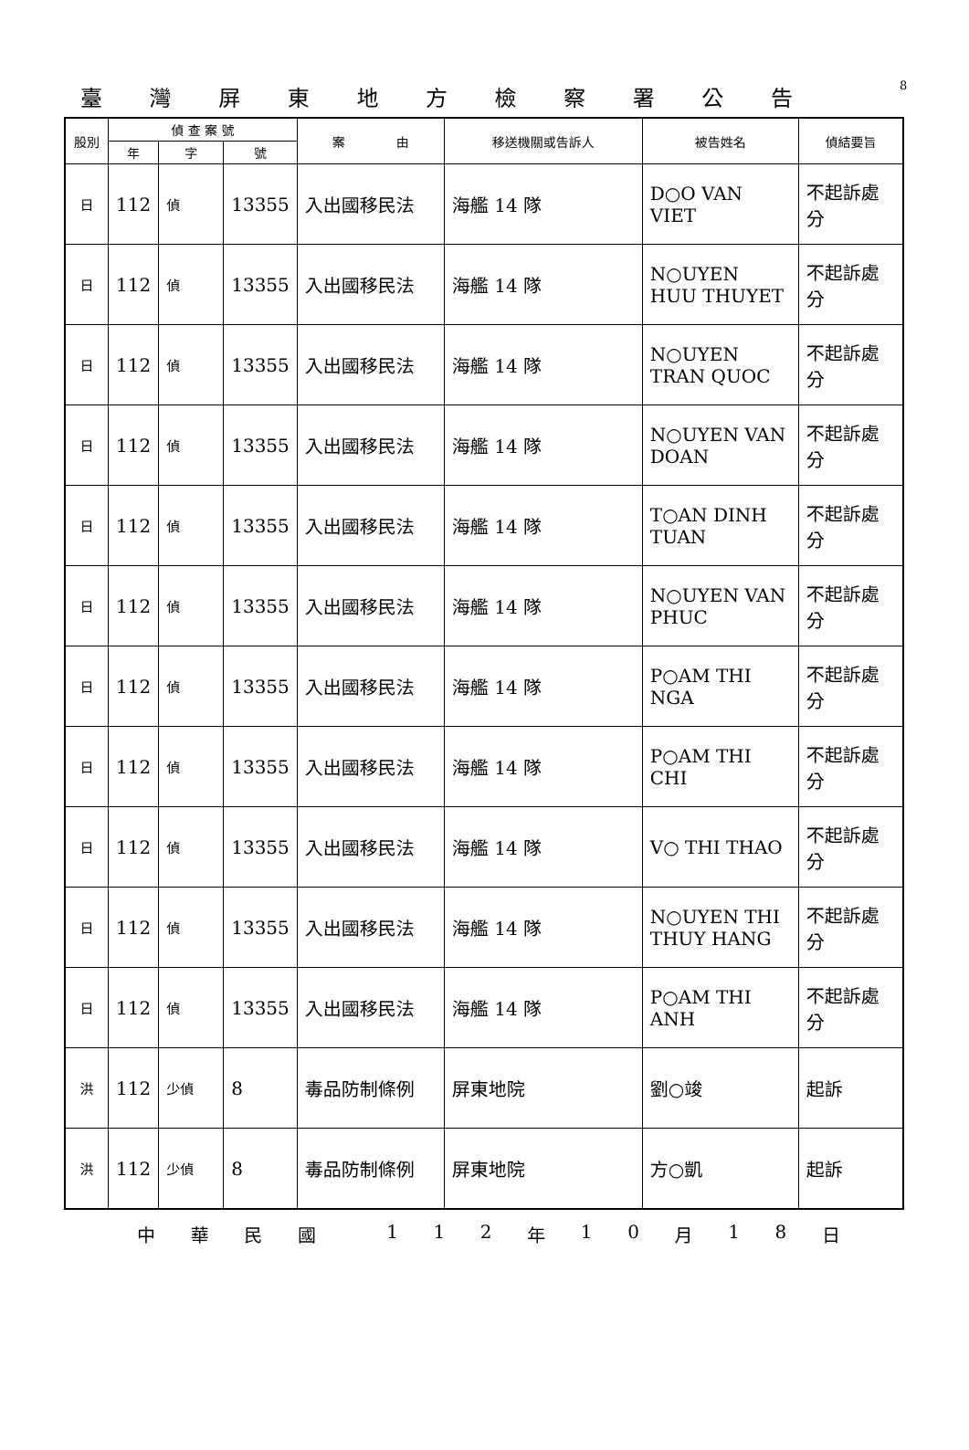8
臺灣屏東地方檢察署公告
| 股別 | 偵 查 案 號 | | | 案 由 | 移送機關或告訴人 | 被告姓名 | 偵結要旨 |
| --- | --- | --- | --- | --- | --- | --- | --- |
| | 年 | 字 | 號 | | | | |
| 日 | 112 | 偵 | 13355 | 入出國移民法 | 海艦 14 隊 | D○O VAN VIET | 不起訴處分 |
| 日 | 112 | 偵 | 13355 | 入出國移民法 | 海艦 14 隊 | N○UYEN HUU THUYET | 不起訴處分 |
| 日 | 112 | 偵 | 13355 | 入出國移民法 | 海艦 14 隊 | N○UYEN TRAN QUOC | 不起訴處分 |
| 日 | 112 | 偵 | 13355 | 入出國移民法 | 海艦 14 隊 | N○UYEN VAN DOAN | 不起訴處分 |
| 日 | 112 | 偵 | 13355 | 入出國移民法 | 海艦 14 隊 | T○AN DINH TUAN | 不起訴處分 |
| 日 | 112 | 偵 | 13355 | 入出國移民法 | 海艦 14 隊 | N○UYEN VAN PHUC | 不起訴處分 |
| 日 | 112 | 偵 | 13355 | 入出國移民法 | 海艦 14 隊 | P○AM THI NGA | 不起訴處分 |
| 日 | 112 | 偵 | 13355 | 入出國移民法 | 海艦 14 隊 | P○AM THI CHI | 不起訴處分 |
| 日 | 112 | 偵 | 13355 | 入出國移民法 | 海艦 14 隊 | V○ THI THAO | 不起訴處分 |
| 日 | 112 | 偵 | 13355 | 入出國移民法 | 海艦 14 隊 | N○UYEN THI THUY HANG | 不起訴處分 |
| 日 | 112 | 偵 | 13355 | 入出國移民法 | 海艦 14 隊 | P○AM THI ANH | 不起訴處分 |
| 洪 | 112 | 少偵 | 8 | 毒品防制條例 | 屏東地院 | 劉○竣 | 起訴 |
| 洪 | 112 | 少偵 | 8 | 毒品防制條例 | 屏東地院 | 方○凱 | 起訴 |
中華民國 112 年 10 月 18 日